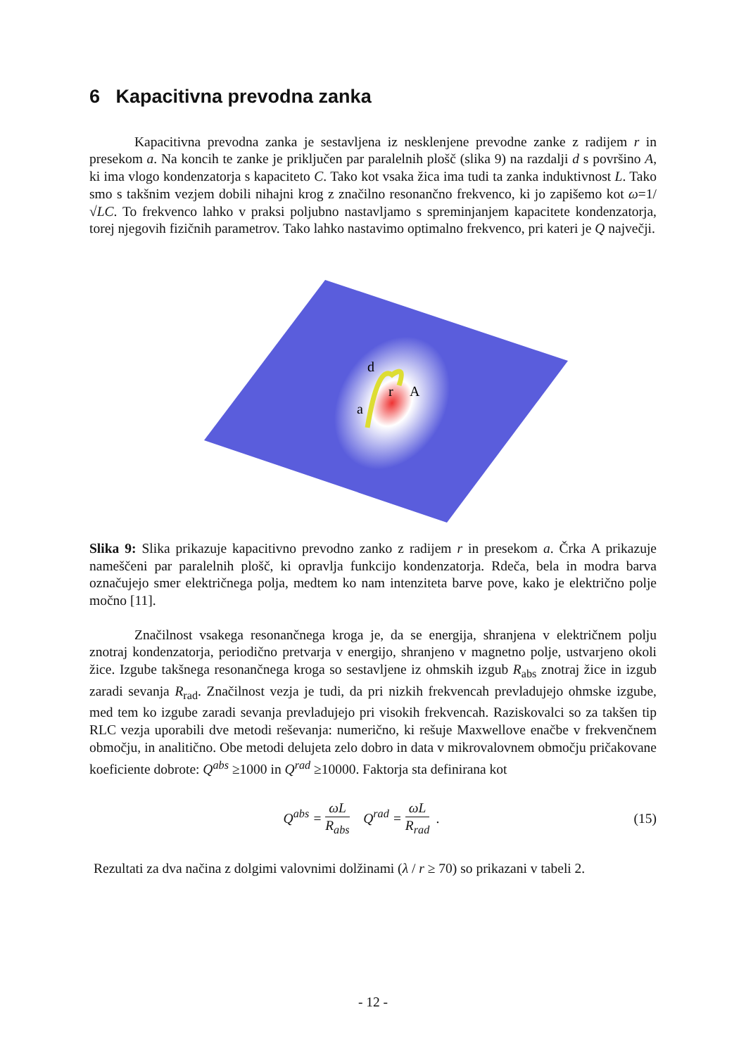6 Kapacitivna prevodna zanka
Kapacitivna prevodna zanka je sestavljena iz nesklenjene prevodne zanke z radijem r in presekom a. Na koncih te zanke je priključen par paralelnih plošč (slika 9) na razdalji d s površino A, ki ima vlogo kondenzatorja s kapaciteto C. Tako kot vsaka žica ima tudi ta zanka induktivnost L. Tako smo s takšnim vezjem dobili nihajni krog z značilno resonančno frekvenco, ki jo zapišemo kot ω=1/√LC. To frekvenco lahko v praksi poljubno nastavljamo s spreminjanjem kapacitete kondenzatorja, torej njegovih fizičnih parametrov. Tako lahko nastavimo optimalno frekvenco, pri kateri je Q največji.
d
r
A
a
Slika 9: Slika prikazuje kapacitivno prevodno zanko z radijem r in presekom a. Črka A prikazuje nameščeni par paralelnih plošč, ki opravlja funkcijo kondenzatorja. Rdeča, bela in modra barva označujejo smer električnega polja, medtem ko nam intenziteta barve pove, kako je električno polje močno [11].
Značilnost vsakega resonančnega kroga je, da se energija, shranjena v električnem polju znotraj kondenzatorja, periodično pretvarja v energijo, shranjeno v magnetno polje, ustvarjeno okoli žice. Izgube takšnega resonančnega kroga so sestavljene iz ohmskih izgub R<sub>abs</sub> znotraj žice in izgub zaradi sevanja R<sub>rad</sub>. Značilnost vezja je tudi, da pri nizkih frekvencah prevladujejo ohmske izgube, med tem ko izgube zaradi sevanja prevladujejo pri visokih frekvencah. Raziskovalci so za takšen tip RLC vezja uporabili dve metodi reševanja: numerično, ki rešuje Maxwellove enačbe v frekvenčnem območju, in analitično. Obe metodi delujeta zelo dobro in data v mikrovalovnem območju pričakovane koeficiente dobrote: Q<sup>abs</sup> ≥1000 in Q<sup>rad</sup> ≥10000. Faktorja sta definirana kot
Q<sup>abs</sup> = ωL R<sub>abs</sub> Q<sup>rad</sup> = ωL R<sub>rad</sub> .
(15)
Rezultati za dva načina z dolgimi valovnimi dolžinami (λ / r ≥ 70) so prikazani v tabeli 2.
- 12 -